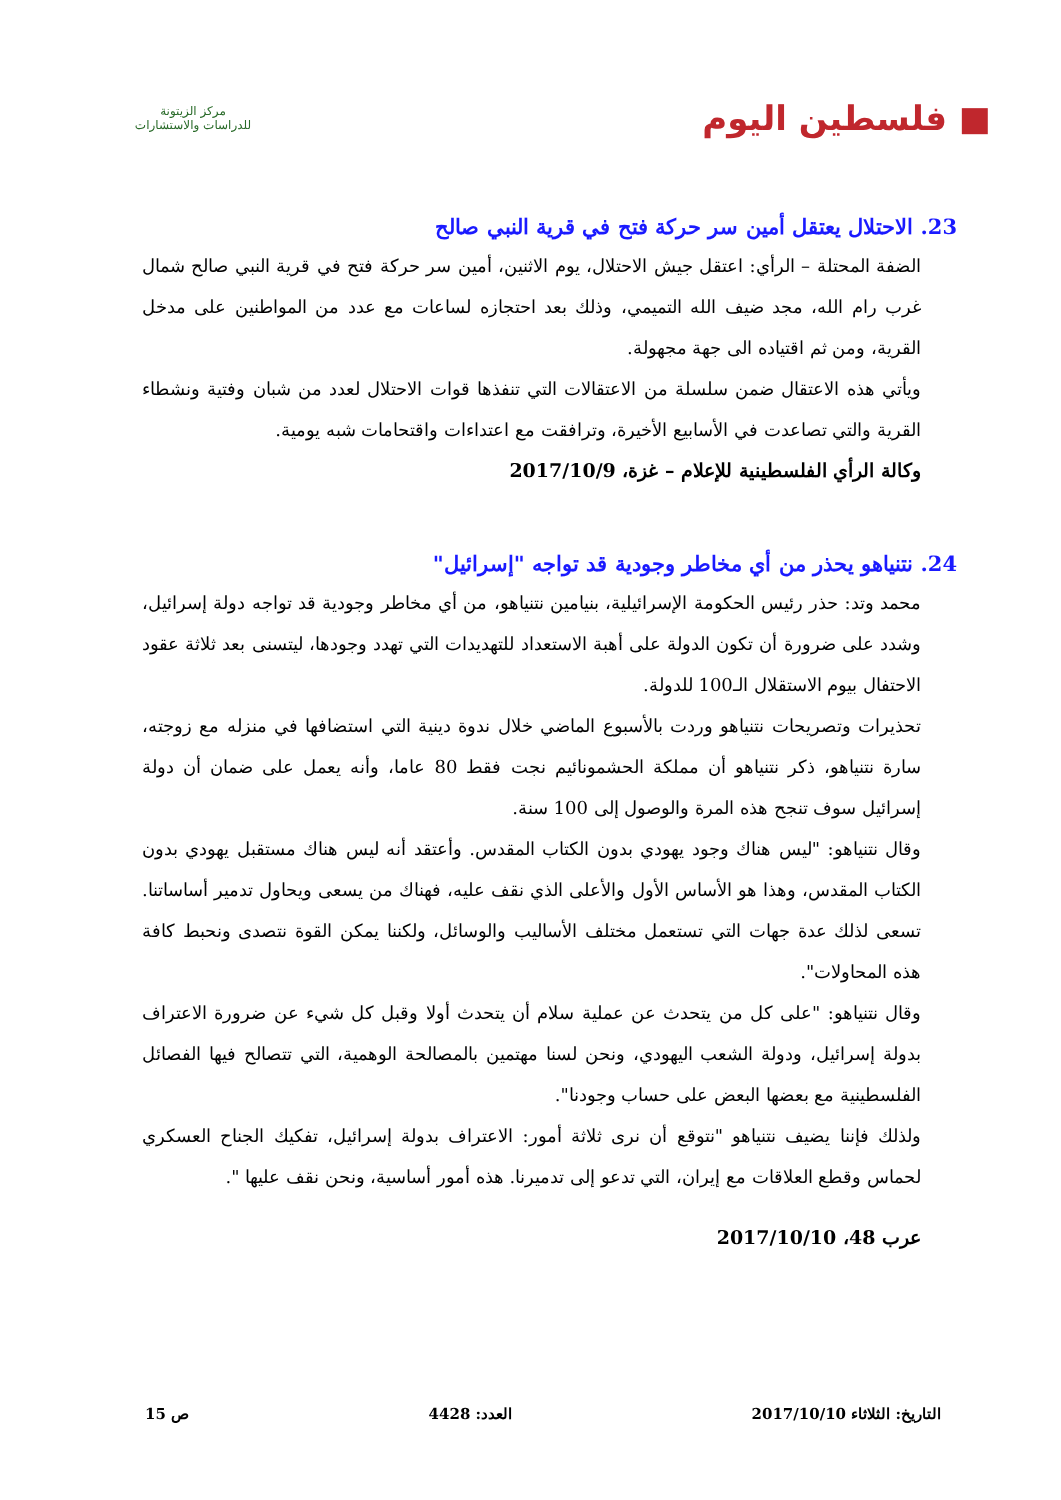■ فلسطين اليوم
مركز الزيتونة
للدراسات والاستشارات
23. الاحتلال يعتقل أمين سر حركة فتح في قرية النبي صالح
الضفة المحتلة – الرأي: اعتقل جيش الاحتلال، يوم الاثنين، أمين سر حركة فتح في قرية النبي صالح شمال غرب رام الله، مجد ضيف الله التميمي، وذلك بعد احتجازه لساعات مع عدد من المواطنين على مدخل القرية، ومن ثم اقتياده الى جهة مجهولة.
ويأتي هذه الاعتقال ضمن سلسلة من الاعتقالات التي تنفذها قوات الاحتلال لعدد من شبان وفتية ونشطاء القرية والتي تصاعدت في الأسابيع الأخيرة، وترافقت مع اعتداءات واقتحامات شبه يومية.
وكالة الرأي الفلسطينية للإعلام – غزة، 2017/10/9
24. نتنياهو يحذر من أي مخاطر وجودية قد تواجه "إسرائيل"
محمد وتد: حذر رئيس الحكومة الإسرائيلية، بنيامين نتنياهو، من أي مخاطر وجودية قد تواجه دولة إسرائيل، وشدد على ضرورة أن تكون الدولة على أهبة الاستعداد للتهديدات التي تهدد وجودها، ليتسنى بعد ثلاثة عقود الاحتفال بيوم الاستقلال الـ100 للدولة.
تحذيرات وتصريحات نتنياهو وردت بالأسبوع الماضي خلال ندوة دينية التي استضافها في منزله مع زوجته، سارة نتنياهو، ذكر نتنياهو أن مملكة الحشمونائيم نجت فقط 80 عاما، وأنه يعمل على ضمان أن دولة إسرائيل سوف تنجح هذه المرة والوصول إلى 100 سنة.
وقال نتنياهو: "ليس هناك وجود يهودي بدون الكتاب المقدس. وأعتقد أنه ليس هناك مستقبل يهودي بدون الكتاب المقدس، وهذا هو الأساس الأول والأعلى الذي نقف عليه، فهناك من يسعى ويحاول تدمير أساساتنا. تسعى لذلك عدة جهات التي تستعمل مختلف الأساليب والوسائل، ولكننا يمكن القوة نتصدى ونحبط كافة هذه المحاولات".
وقال نتنياهو: "على كل من يتحدث عن عملية سلام أن يتحدث أولا وقبل كل شيء عن ضرورة الاعتراف بدولة إسرائيل، ودولة الشعب اليهودي، ونحن لسنا مهتمين بالمصالحة الوهمية، التي تتصالح فيها الفصائل الفلسطينية مع بعضها البعض على حساب وجودنا".
ولذلك فإننا يضيف نتنياهو "نتوقع أن نرى ثلاثة أمور: الاعتراف بدولة إسرائيل، تفكيك الجناح العسكري لحماس وقطع العلاقات مع إيران، التي تدعو إلى تدميرنا. هذه أمور أساسية، ونحن نقف عليها ".
عرب 48، 2017/10/10
التاريخ: الثلاثاء 2017/10/10 العدد: 4428 ص 15